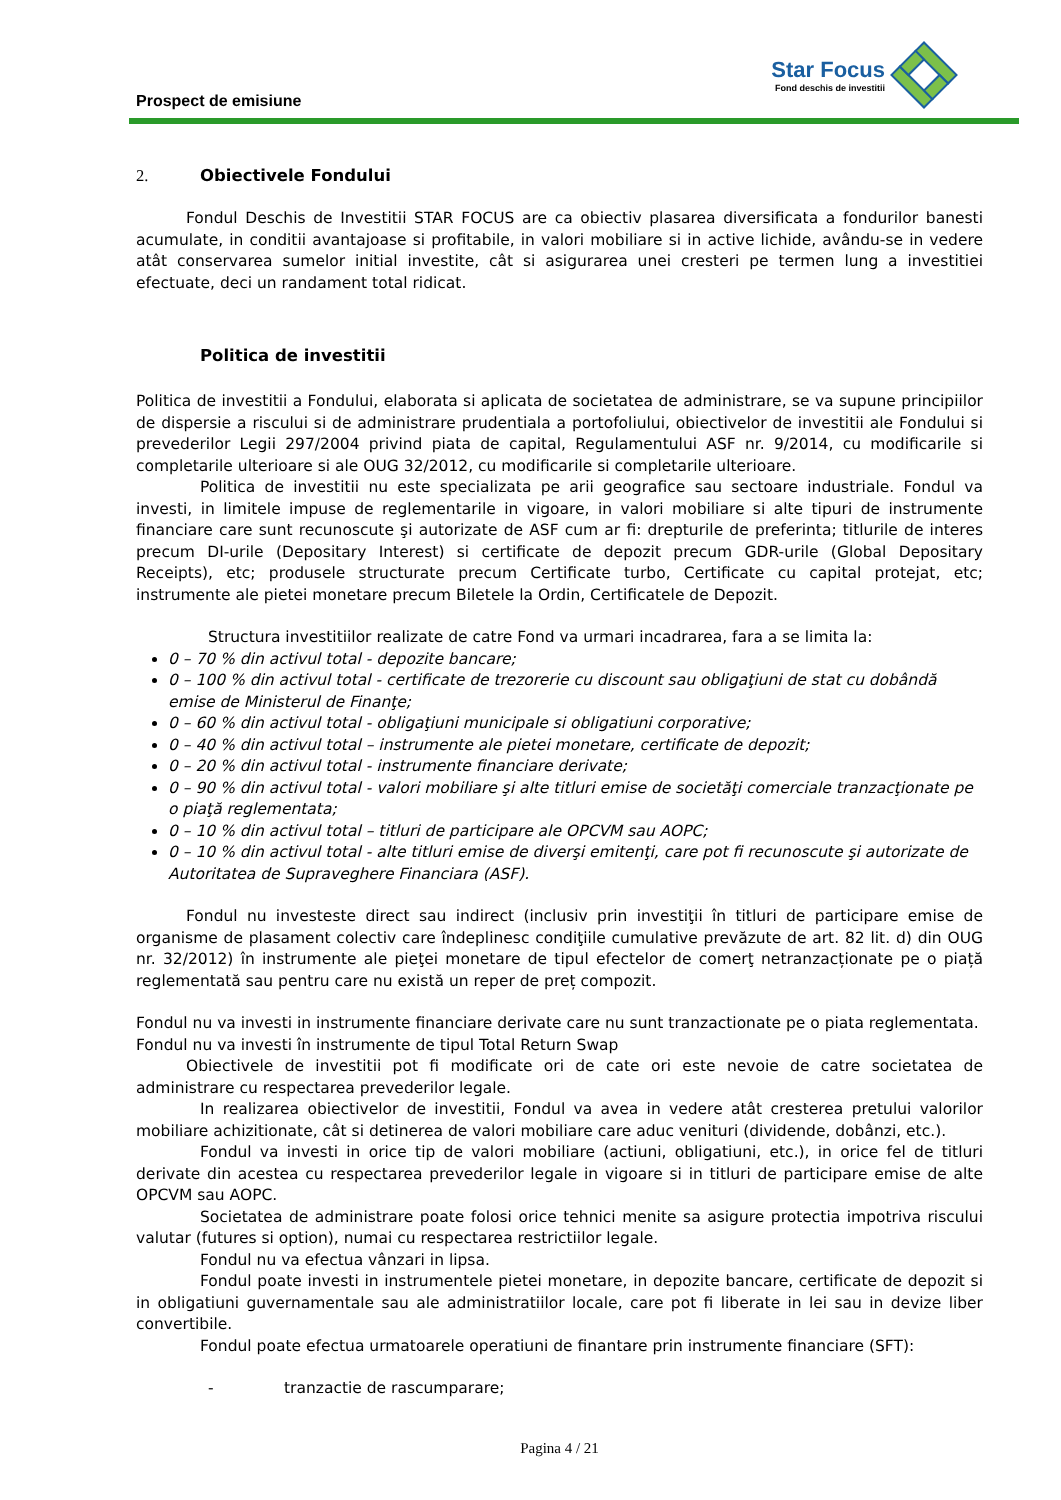Prospect de emisiune
Star Focus
Fond deschis de investitii
2. Obiectivele Fondului
Fondul Deschis de Investitii STAR FOCUS are ca obiectiv plasarea diversificata a fondurilor banesti acumulate, in conditii avantajoase si profitabile, in valori mobiliare si in active lichide, avându-se in vedere atât conservarea sumelor initial investite, cât si asigurarea unei cresteri pe termen lung a investitiei efectuate, deci un randament total ridicat.
Politica de investitii
Politica de investitii a Fondului, elaborata si aplicata de societatea de administrare, se va supune principiilor de dispersie a riscului si de administrare prudentiala a portofoliului, obiectivelor de investitii ale Fondului si prevederilor Legii 297/2004 privind piata de capital, Regulamentului ASF nr. 9/2014, cu modificarile si completarile ulterioare si ale OUG 32/2012, cu modificarile si completarile ulterioare.
Politica de investitii nu este specializata pe arii geografice sau sectoare industriale. Fondul va investi, in limitele impuse de reglementarile in vigoare, in valori mobiliare si alte tipuri de instrumente financiare care sunt recunoscute şi autorizate de ASF cum ar fi: drepturile de preferinta; titlurile de interes precum DI-urile (Depositary Interest) si certificate de depozit precum GDR-urile (Global Depositary Receipts), etc; produsele structurate precum Certificate turbo, Certificate cu capital protejat, etc; instrumente ale pietei monetare precum Biletele la Ordin, Certificatele de Depozit.
Structura investitiilor realizate de catre Fond va urmari incadrarea, fara a se limita la:
0 – 70 % din activul total - depozite bancare;
0 – 100 % din activul total - certificate de trezorerie cu discount sau obligaţiuni de stat cu dobândă emise de Ministerul de Finanţe;
0 – 60 % din activul total - obligaţiuni municipale si obligatiuni corporative;
0 – 40 % din activul total – instrumente ale pietei monetare, certificate de depozit;
0 – 20 % din activul total - instrumente financiare derivate;
0 – 90 % din activul total - valori mobiliare şi alte titluri emise de societăţi comerciale tranzacţionate pe o piaţă reglementata;
0 – 10 % din activul total – titluri de participare ale OPCVM sau AOPC;
0 – 10 % din activul total - alte titluri emise de diverşi emitenţi, care pot fi recunoscute şi autorizate de Autoritatea de Supraveghere Financiara (ASF).
Fondul nu investeste direct sau indirect (inclusiv prin investiţii în titluri de participare emise de organisme de plasament colectiv care îndeplinesc condiţiile cumulative prevăzute de art. 82 lit. d) din OUG nr. 32/2012) în instrumente ale pieţei monetare de tipul efectelor de comerţ netranzacționate pe o piață reglementată sau pentru care nu există un reper de preț compozit.
Fondul nu va investi in instrumente financiare derivate care nu sunt tranzactionate pe o piata reglementata.
Fondul nu va investi în instrumente de tipul Total Return Swap
Obiectivele de investitii pot fi modificate ori de cate ori este nevoie de catre societatea de administrare cu respectarea prevederilor legale.
In realizarea obiectivelor de investitii, Fondul va avea in vedere atât cresterea pretului valorilor mobiliare achizitionate, cât si detinerea de valori mobiliare care aduc venituri (dividende, dobânzi, etc.).
Fondul va investi in orice tip de valori mobiliare (actiuni, obligatiuni, etc.), in orice fel de titluri derivate din acestea cu respectarea prevederilor legale in vigoare si in titluri de participare emise de alte OPCVM sau AOPC.
Societatea de administrare poate folosi orice tehnici menite sa asigure protectia impotriva riscului valutar (futures si option), numai cu respectarea restrictiilor legale.
Fondul nu va efectua vânzari in lipsa.
Fondul poate investi in instrumentele pietei monetare, in depozite bancare, certificate de depozit si in obligatiuni guvernamentale sau ale administratiilor locale, care pot fi liberate in lei sau in devize liber convertibile.
Fondul poate efectua urmatoarele operatiuni de finantare prin instrumente financiare (SFT):
- tranzactie de rascumparare;
Pagina 4 / 21